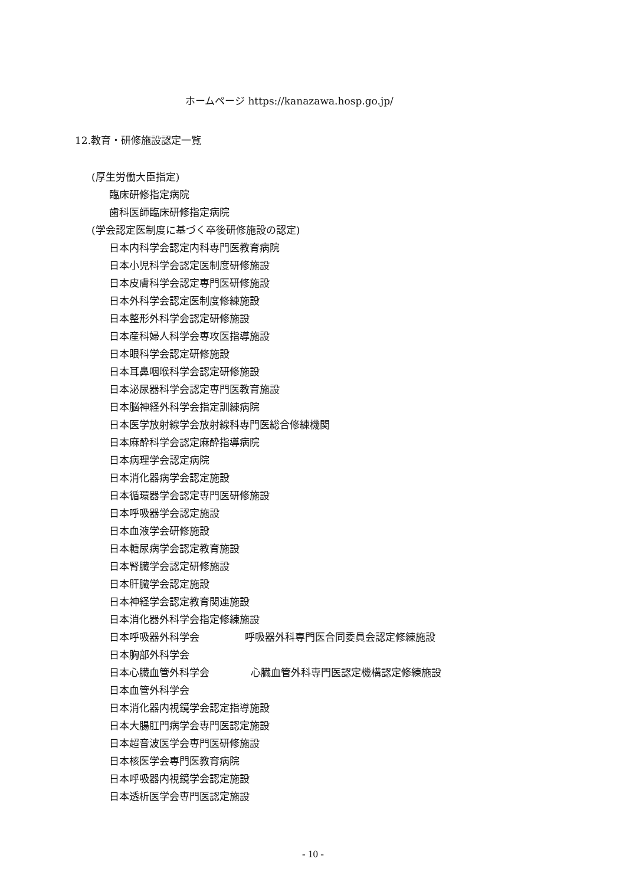ホームページ https://kanazawa.hosp.go.jp/
12.教育・研修施設認定一覧
(厚生労働大臣指定)
臨床研修指定病院
歯科医師臨床研修指定病院
(学会認定医制度に基づく卒後研修施設の認定)
日本内科学会認定内科専門医教育病院
日本小児科学会認定医制度研修施設
日本皮膚科学会認定専門医研修施設
日本外科学会認定医制度修練施設
日本整形外科学会認定研修施設
日本産科婦人科学会専攻医指導施設
日本眼科学会認定研修施設
日本耳鼻咽喉科学会認定研修施設
日本泌尿器科学会認定専門医教育施設
日本脳神経外科学会指定訓練病院
日本医学放射線学会放射線科専門医総合修練機関
日本麻酔科学会認定麻酔指導病院
日本病理学会認定病院
日本消化器病学会認定施設
日本循環器学会認定専門医研修施設
日本呼吸器学会認定施設
日本血液学会研修施設
日本糖尿病学会認定教育施設
日本腎臓学会認定研修施設
日本肝臓学会認定施設
日本神経学会認定教育関連施設
日本消化器外科学会指定修練施設
日本呼吸器外科学会 呼吸器外科専門医合同委員会認定修練施設
日本胸部外科学会
日本心臓血管外科学会 心臓血管外科専門医認定機構認定修練施設
日本血管外科学会
日本消化器内視鏡学会認定指導施設
日本大腸肛門病学会専門医認定施設
日本超音波医学会専門医研修施設
日本核医学会専門医教育病院
日本呼吸器内視鏡学会認定施設
日本透析医学会専門医認定施設
- 10 -